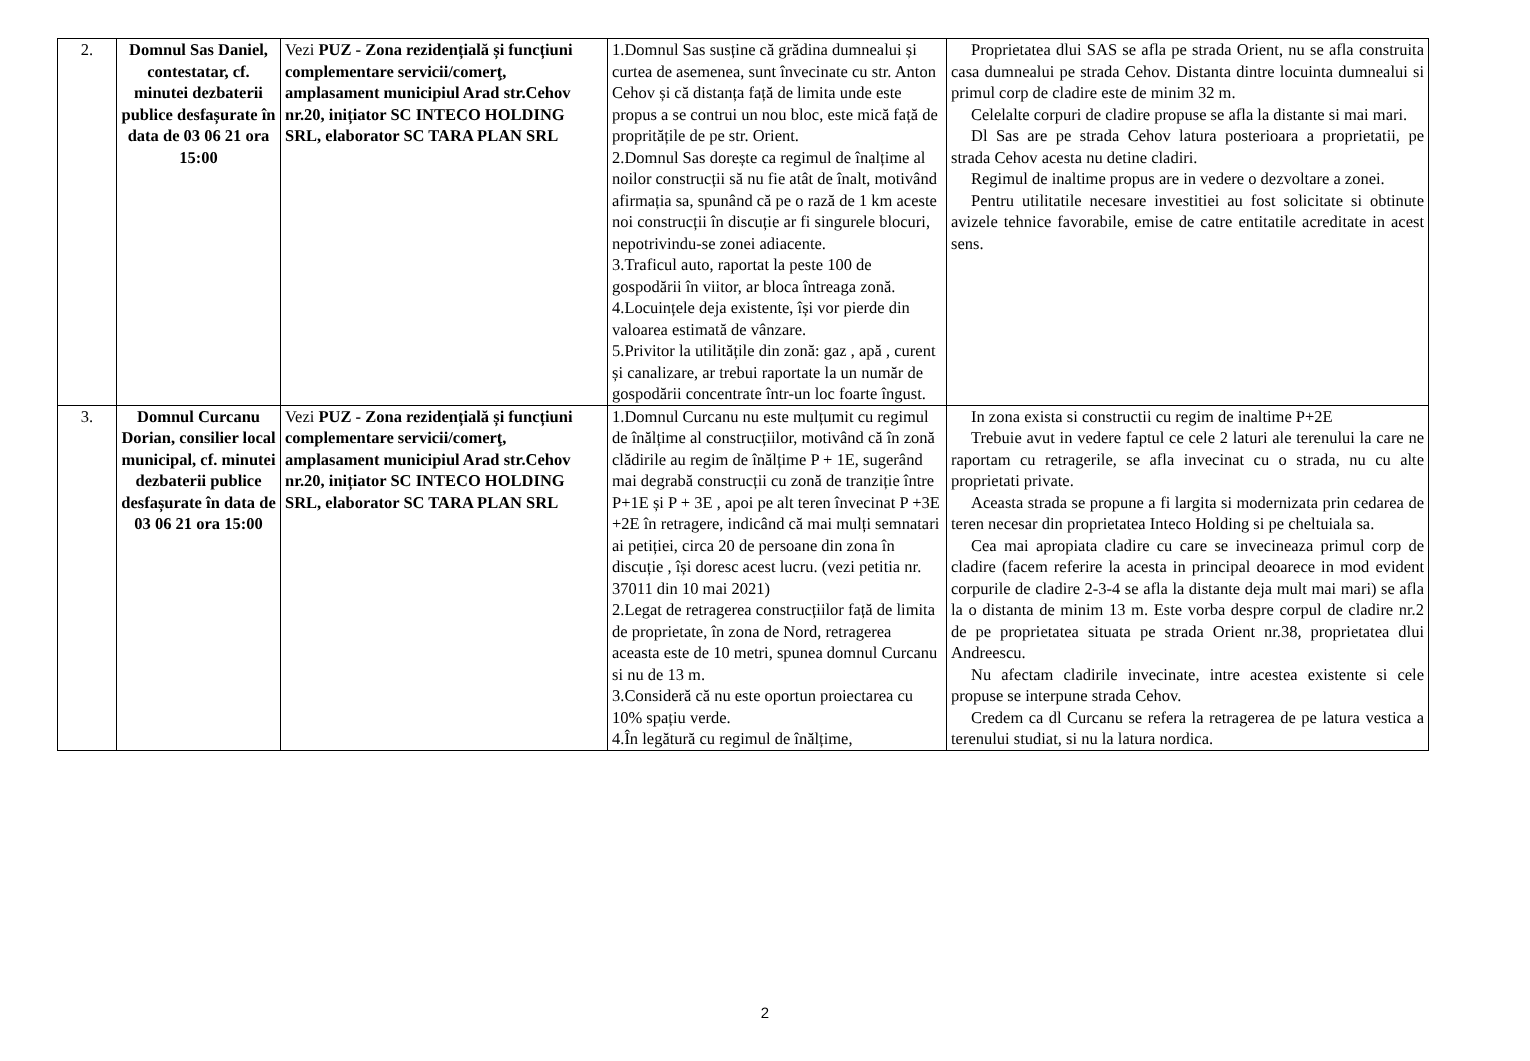| 2. | Domnul Sas Daniel, contestatar, cf. minutei dezbaterii publice desfașurate în data de 03 06 21 ora 15:00 | Vezi PUZ - Zona rezidențială și funcțiuni complementare servicii/comerţ, amplasament municipiul Arad str.Cehov nr.20, inițiator SC INTECO HOLDING SRL, elaborator SC TARA PLAN SRL | 1.Domnul Sas susține că grădina dumnealui și curtea de asemenea, sunt învecinate cu str. Anton Cehov și că distanța față de limita unde este propus a se contrui un nou bloc, este mică față de propritățile de pe str. Orient. 2.Domnul Sas dorește ca regimul de înalțime al noilor construcții să nu fie atât de înalt, motivând afirmația sa, spunând că pe o rază de 1 km aceste noi construcții în discuție ar fi singurele blocuri, nepotrivindu-se zonei adiacente. 3.Traficul auto, raportat la peste 100 de gospodării în viitor, ar bloca întreaga zonă. 4.Locuințele deja existente, își vor pierde din valoarea estimată de vânzare. 5.Privitor la utilitățile din zonă: gaz , apă , curent și canalizare, ar trebui raportate la un număr de gospodării concentrate într-un loc foarte îngust. | Proprietatea dlui SAS se afla pe strada Orient, nu se afla construita casa dumnealui pe strada Cehov. Distanta dintre locuinta dumnealui si primul corp de cladire este de minim 32 m. Celelalte corpuri de cladire propuse se afla la distante si mai mari. Dl Sas are pe strada Cehov latura posterioara a proprietatii, pe strada Cehov acesta nu detine cladiri. Regimul de inaltime propus are in vedere o dezvoltare a zonei. Pentru utilitatile necesare investitiei au fost solicitate si obtinute avizele tehnice favorabile, emise de catre entitatile acreditate in acest sens. |
| 3. | Domnul Curcanu Dorian, consilier local municipal, cf. minutei dezbaterii publice desfașurate în data de 03 06 21 ora 15:00 | Vezi PUZ - Zona rezidențială și funcțiuni complementare servicii/comerţ, amplasament municipiul Arad str.Cehov nr.20, inițiator SC INTECO HOLDING SRL, elaborator SC TARA PLAN SRL | 1.Domnul Curcanu nu este mulțumit cu regimul de înălțime al construcțiilor, motivând că în zonă clădirile au regim de înălțime P + 1E, sugerând mai degrabă construcții cu zonă de tranziție între P+1E și P + 3E , apoi pe alt teren învecinat P +3E +2E în retragere, indicând că mai mulți semnatari ai petiției, circa 20 de persoane din zona în discuție , își doresc acest lucru. (vezi petitia nr. 37011 din 10 mai 2021) 2.Legat de retragerea construcțiilor față de limita de proprietate, în zona de Nord, retragerea aceasta este de 10 metri, spunea domnul Curcanu si nu de 13 m. 3.Consideră că nu este oportun proiectarea cu 10% spațiu verde. 4.În legătură cu regimul de înălțime, | In zona exista si constructii cu regim de inaltime P+2E Trebuie avut in vedere faptul ce cele 2 laturi ale terenului la care ne raportam cu retragerile, se afla invecinat cu o strada, nu cu alte proprietati private. Aceasta strada se propune a fi largita si modernizata prin cedarea de teren necesar din proprietatea Inteco Holding si pe cheltuiala sa. Cea mai apropiata cladire cu care se invecineaza primul corp de cladire (facem referire la acesta in principal deoarece in mod evident corpurile de cladire 2-3-4 se afla la distante deja mult mai mari) se afla la o distanta de minim 13 m. Este vorba despre corpul de cladire nr.2 de pe proprietatea situata pe strada Orient nr.38, proprietatea dlui Andreescu. Nu afectam cladirile invecinate, intre acestea existente si cele propuse se interpune strada Cehov. Credem ca dl Curcanu se refera la retragerea de pe latura vestica a terenului studiat, si nu la latura nordica. |
2